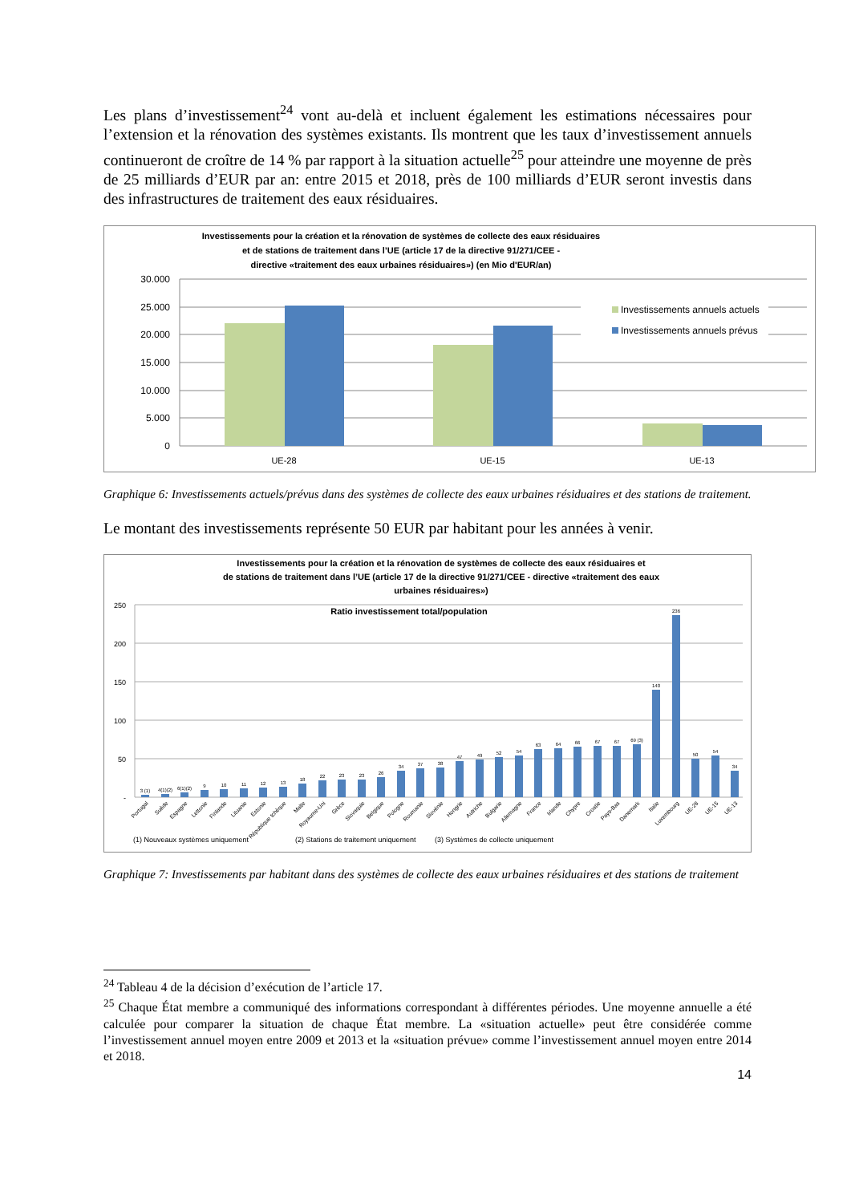Les plans d’investissement<sup>24</sup> vont au-delà et incluent également les estimations nécessaires pour l’extension et la rénovation des systèmes existants. Ils montrent que les taux d’investissement annuels continueront de croître de 14 % par rapport à la situation actuelle<sup>25</sup> pour atteindre une moyenne de près de 25 milliards d’EUR par an: entre 2015 et 2018, près de 100 milliards d’EUR seront investis dans des infrastructures de traitement des eaux résiduaires.
Investissements pour la création et la rénovation de systèmes de collecte des eaux résiduaires
et de stations de traitement dans l’UE (article 17 de la directive 91/271/CEE -
directive «traitement des eaux urbaines résiduaires») (en Mio d'EUR/an)
30.000
25.000
20.000
15.000
10.000
5.000
0
Investissements annuels actuels
Investissements annuels prévus
UE-28
UE-15
UE-13
Graphique 6: Investissements actuels/prévus dans des systèmes de collecte des eaux urbaines résiduaires et des stations de traitement.
Le montant des investissements représente 50 EUR par habitant pour les années à venir.
Investissements pour la création et la rénovation de systèmes de collecte des eaux résiduaires et
de stations de traitement dans l’UE (article 17 de la directive 91/271/CEE - directive «traitement des eaux
urbaines résiduaires»)
Ratio investissement total/population
250
200
150
100
50
-
3 (1)
4(1)(2)
6(1)(2)
9
10
11
12
13
18
22
23
23
26
34
37
38
47
49
52
54
63
64
66
67
67
69 (3)
140
236
50
54
34
Portugal
Suède
Espagne
Lettonie
Finlande
Lituanie
Estonie
République tchèque
Malte
Royaume-Uni
Grèce
Slovaquie
Belgique
Pologne
Roumanie
Slovénie
Hongrie
Autriche
Bulgarie
Allemagne
France
Irlande
Chypre
Croatie
Pays-Bas
Danemark
Italie
Luxembourg
UE-28
UE-15
UE-13
(1) Nouveaux systèmes uniquement
(2) Stations de traitement uniquement
(3) Systèmes de collecte uniquement
Graphique 7: Investissements par habitant dans des systèmes de collecte des eaux urbaines résiduaires et des stations de traitement
<sup>24</sup> Tableau 4 de la décision d’exécution de l’article 17.
<sup>25</sup> Chaque État membre a communiqué des informations correspondant à différentes périodes. Une moyenne annuelle a été calculée pour comparer la situation de chaque État membre. La «situation actuelle» peut être considérée comme l’investissement annuel moyen entre 2009 et 2013 et la «situation prévue» comme l’investissement annuel moyen entre 2014 et 2018.
14